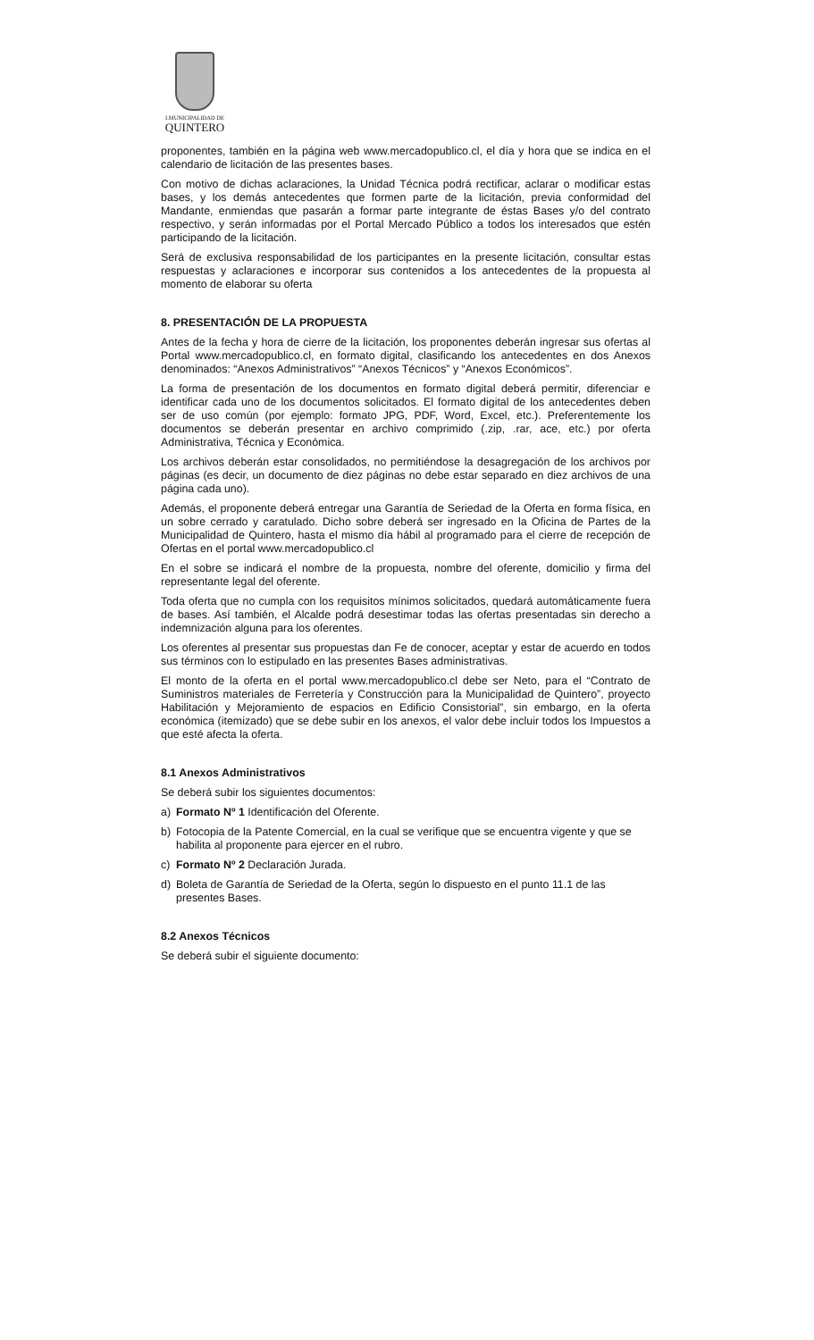I.MUNICIPALIDAD DE
QUINTERO
proponentes, también en la página web www.mercadopublico.cl, el día y hora que se indica en el calendario de licitación de las presentes bases.
Con motivo de dichas aclaraciones, la Unidad Técnica podrá rectificar, aclarar o modificar estas bases, y los demás antecedentes que formen parte de la licitación, previa conformidad del Mandante, enmiendas que pasarán a formar parte integrante de éstas Bases y/o del contrato respectivo, y serán informadas por el Portal Mercado Público a todos los interesados que estén participando de la licitación.
Será de exclusiva responsabilidad de los participantes en la presente licitación, consultar estas respuestas y aclaraciones e incorporar sus contenidos a los antecedentes de la propuesta al momento de elaborar su oferta
8. PRESENTACIÓN DE LA PROPUESTA
Antes de la fecha y hora de cierre de la licitación, los proponentes deberán ingresar sus ofertas al Portal www.mercadopublico.cl, en formato digital, clasificando los antecedentes en dos Anexos denominados: “Anexos Administrativos” “Anexos Técnicos” y “Anexos Económicos”.
La forma de presentación de los documentos en formato digital deberá permitir, diferenciar e identificar cada uno de los documentos solicitados. El formato digital de los antecedentes deben ser de uso común (por ejemplo: formato JPG, PDF, Word, Excel, etc.). Preferentemente los documentos se deberán presentar en archivo comprimido (.zip, .rar, ace, etc.) por oferta Administrativa, Técnica y Económica.
Los archivos deberán estar consolidados, no permitiéndose la desagregación de los archivos por páginas (es decir, un documento de diez páginas no debe estar separado en diez archivos de una página cada uno).
Además, el proponente deberá entregar una Garantía de Seriedad de la Oferta en forma física, en un sobre cerrado y caratulado. Dicho sobre deberá ser ingresado en la Oficina de Partes de la Municipalidad de Quintero, hasta el mismo día hábil al programado para el cierre de recepción de Ofertas en el portal www.mercadopublico.cl
En el sobre se indicará el nombre de la propuesta, nombre del oferente, domicilio y firma del representante legal del oferente.
Toda oferta que no cumpla con los requisitos mínimos solicitados, quedará automáticamente fuera de bases. Así también, el Alcalde podrá desestimar todas las ofertas presentadas sin derecho a indemnización alguna para los oferentes.
Los oferentes al presentar sus propuestas dan Fe de conocer, aceptar y estar de acuerdo en todos sus términos con lo estipulado en las presentes Bases administrativas.
El monto de la oferta en el portal www.mercadopublico.cl debe ser Neto, para el “Contrato de Suministros materiales de Ferretería y Construcción para la Municipalidad de Quintero”, proyecto Habilitación y Mejoramiento de espacios en Edificio Consistorial”, sin embargo, en la oferta económica (itemizado) que se debe subir en los anexos, el valor debe incluir todos los Impuestos a que esté afecta la oferta.
8.1 Anexos Administrativos
Se deberá subir los siguientes documentos:
a) Formato Nº 1 Identificación del Oferente.
b) Fotocopia de la Patente Comercial, en la cual se verifique que se encuentra vigente y que se habilita al proponente para ejercer en el rubro.
c) Formato Nº 2 Declaración Jurada.
d) Boleta de Garantía de Seriedad de la Oferta, según lo dispuesto en el punto 11.1 de las presentes Bases.
8.2 Anexos Técnicos
Se deberá subir el siguiente documento: